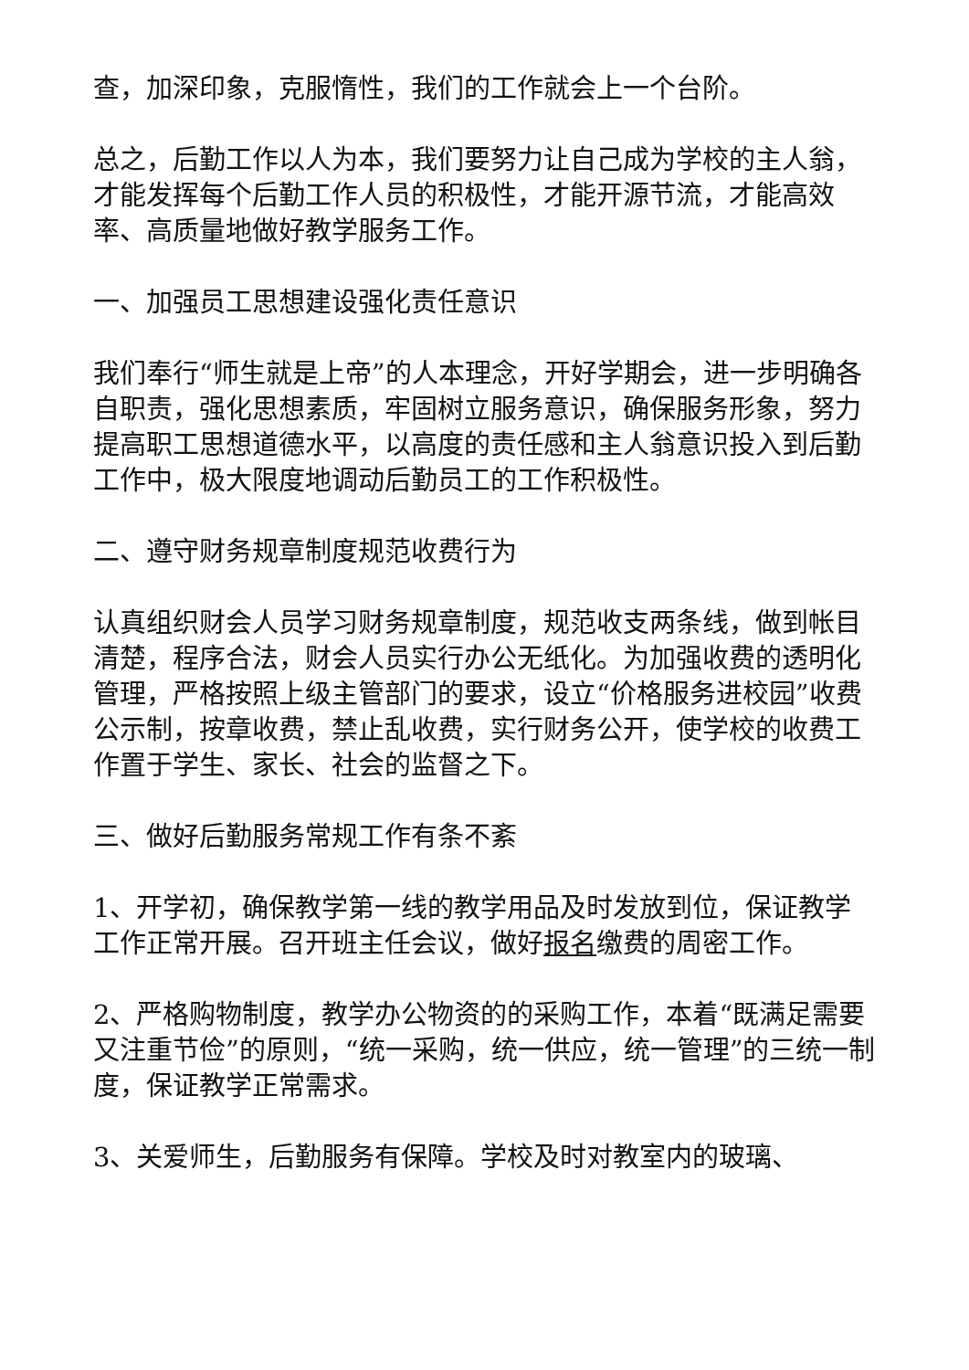查，加深印象，克服惰性，我们的工作就会上一个台阶。
总之，后勤工作以人为本，我们要努力让自己成为学校的主人翁，才能发挥每个后勤工作人员的积极性，才能开源节流，才能高效率、高质量地做好教学服务工作。
一、加强员工思想建设强化责任意识
我们奉行“师生就是上帝”的人本理念，开好学期会，进一步明确各自职责，强化思想素质，牢固树立服务意识，确保服务形象，努力提高职工思想道德水平，以高度的责任感和主人翁意识投入到后勤工作中，极大限度地调动后勤员工的工作积极性。
二、遵守财务规章制度规范收费行为
认真组织财会人员学习财务规章制度，规范收支两条线，做到帐目清楚，程序合法，财会人员实行办公无纸化。为加强收费的透明化管理，严格按照上级主管部门的要求，设立“价格服务进校园”收费公示制，按章收费，禁止乱收费，实行财务公开，使学校的收费工作置于学生、家长、社会的监督之下。
三、做好后勤服务常规工作有条不紊
1、开学初，确保教学第一线的教学用品及时发放到位，保证教学工作正常开展。召开班主任会议，做好报名缴费的周密工作。
2、严格购物制度，教学办公物资的的采购工作，本着“既满足需要又注重节俭”的原则，“统一采购，统一供应，统一管理”的三统一制度，保证教学正常需求。
3、关爱师生，后勤服务有保障。学校及时对教室内的玻璃、